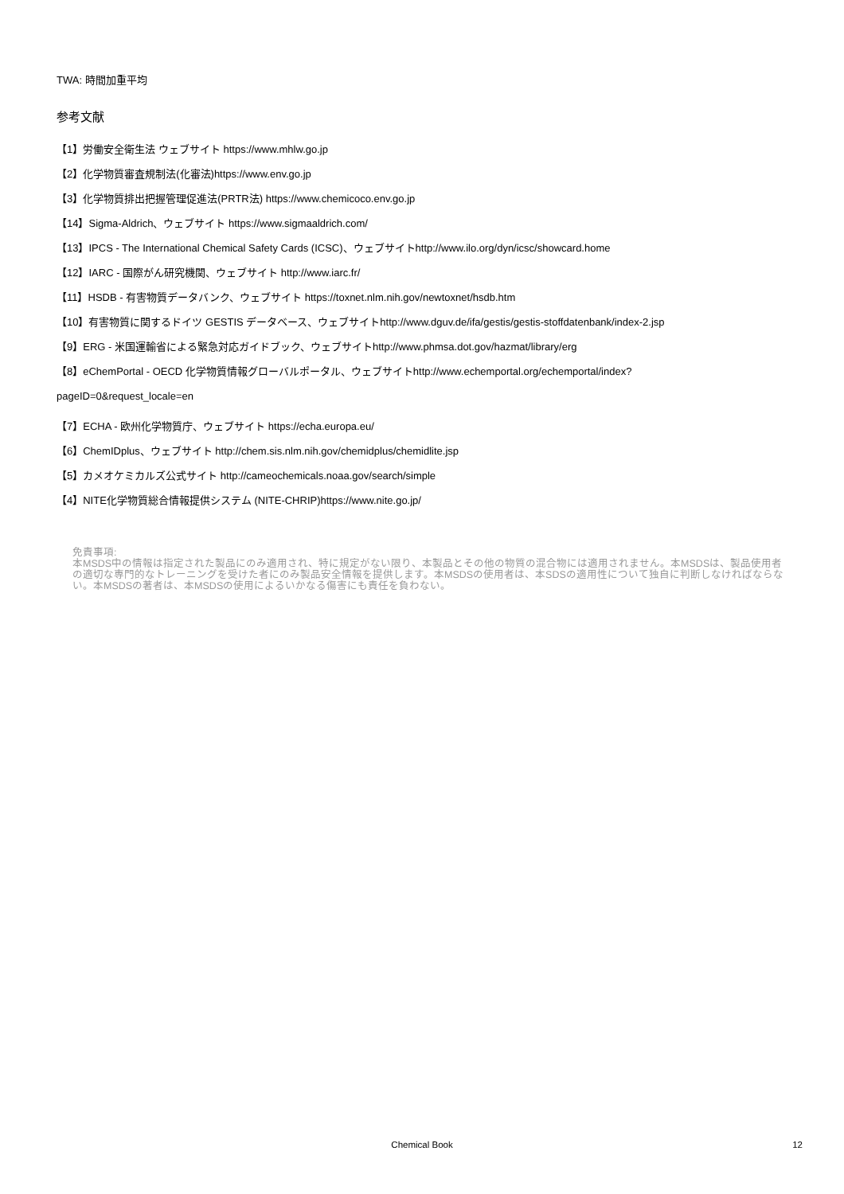TWA: 時間加重平均
参考文献
【1】労働安全衛生法 ウェブサイト https://www.mhlw.go.jp
【2】化学物質審査規制法(化審法)https://www.env.go.jp
【3】化学物質排出把握管理促進法(PRTR法) https://www.chemicoco.env.go.jp
【14】Sigma-Aldrich、ウェブサイト https://www.sigmaaldrich.com/
【13】IPCS - The International Chemical Safety Cards (ICSC)、ウェブサイトhttp://www.ilo.org/dyn/icsc/showcard.home
【12】IARC - 国際がん研究機関、ウェブサイト http://www.iarc.fr/
【11】HSDB - 有害物質データバンク、ウェブサイト https://toxnet.nlm.nih.gov/newtoxnet/hsdb.htm
【10】有害物質に関するドイツ GESTIS データベース、ウェブサイトhttp://www.dguv.de/ifa/gestis/gestis-stoffdatenbank/index-2.jsp
【9】ERG - 米国運輸省による緊急対応ガイドブック、ウェブサイトhttp://www.phmsa.dot.gov/hazmat/library/erg
【8】eChemPortal - OECD 化学物質情報グローバルポータル、ウェブサイトhttp://www.echemportal.org/echemportal/index?
pageID=0&request_locale=en
【7】ECHA - 欧州化学物質庁、ウェブサイト https://echa.europa.eu/
【6】ChemIDplus、ウェブサイト http://chem.sis.nlm.nih.gov/chemidplus/chemidlite.jsp
【5】カメオケミカルズ公式サイト http://cameochemicals.noaa.gov/search/simple
【4】NITE化学物質総合情報提供システム (NITE-CHRIP)https://www.nite.go.jp/
免責事項:
本MSDS中の情報は指定された製品にのみ適用され、特に規定がない限り、本製品とその他の物質の混合物には適用されません。本MSDSは、製品使用者の適切な専門的なトレーニングを受けた者にのみ製品安全情報を提供します。本MSDSの使用者は、本SDSの適用性について独自に判断しなければならない。本MSDSの著者は、本MSDSの使用によるいかなる傷害にも責任を負わない。
Chemical Book
12